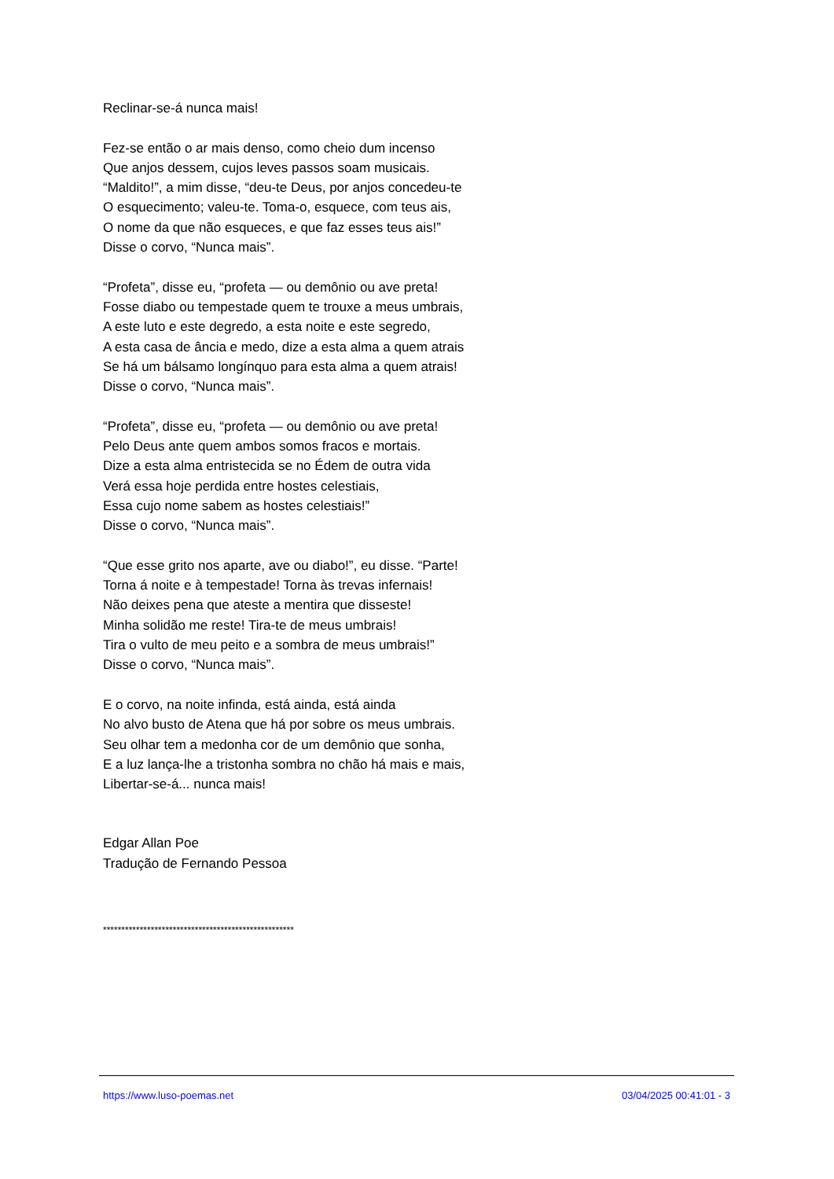Reclinar-se-á nunca mais!
Fez-se então o ar mais denso, como cheio dum incenso
Que anjos dessem, cujos leves passos soam musicais.
“Maldito!”, a mim disse, “deu-te Deus, por anjos concedeu-te
O esquecimento; valeu-te. Toma-o, esquece, com teus ais,
O nome da que não esqueces, e que faz esses teus ais!”
Disse o corvo, “Nunca mais”.
“Profeta”, disse eu, “profeta — ou demônio ou ave preta!
Fosse diabo ou tempestade quem te trouxe a meus umbrais,
A este luto e este degredo, a esta noite e este segredo,
A esta casa de ância e medo, dize a esta alma a quem atrais
Se há um bálsamo longínquo para esta alma a quem atrais!
Disse o corvo, “Nunca mais”.
“Profeta”, disse eu, “profeta — ou demônio ou ave preta!
Pelo Deus ante quem ambos somos fracos e mortais.
Dize a esta alma entristecida se no Édem de outra vida
Verá essa hoje perdida entre hostes celestiais,
Essa cujo nome sabem as hostes celestiais!”
Disse o corvo, “Nunca mais”.
“Que esse grito nos aparte, ave ou diabo!”, eu disse. “Parte!
Torna á noite e à tempestade! Torna às trevas infernais!
Não deixes pena que ateste a mentira que disseste!
Minha solidão me reste! Tira-te de meus umbrais!
Tira o vulto de meu peito e a sombra de meus umbrais!”
Disse o corvo, “Nunca mais”.
E o corvo, na noite infinda, está ainda, está ainda
No alvo busto de Atena que há por sobre os meus umbrais.
Seu olhar tem a medonha cor de um demônio que sonha,
E a luz lança-lhe a tristonha sombra no chão há mais e mais,
Libertar-se-á... nunca mais!
Edgar Allan Poe
Tradução de Fernando Pessoa
****************************************************
https://www.luso-poemas.net 03/04/2025 00:41:01 - 3